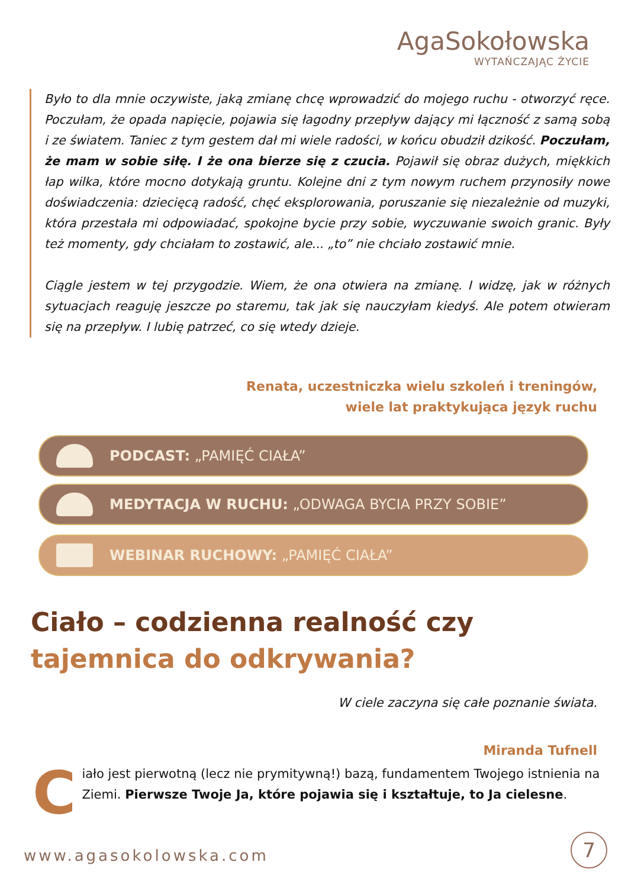AgaSokołowska
WYTAŃCZAJĄC ŻYCIE
Było to dla mnie oczywiste, jaką zmianę chcę wprowadzić do mojego ruchu - otworzyć ręce. Poczułam, że opada napięcie, pojawia się łagodny przepływ dający mi łączność z samą sobą i ze światem. Taniec z tym gestem dał mi wiele radości, w końcu obudził dzikość. Poczułam, że mam w sobie siłę. I że ona bierze się z czucia. Pojawił się obraz dużych, miękkich łap wilka, które mocno dotykają gruntu. Kolejne dni z tym nowym ruchem przynosiły nowe doświadczenia: dziecięcą radość, chęć eksplorowania, poruszanie się niezależnie od muzyki, która przestała mi odpowiadać, spokojne bycie przy sobie, wyczuwanie swoich granic. Były też momenty, gdy chciałam to zostawić, ale... „to” nie chciało zostawić mnie.
Ciągle jestem w tej przygodzie. Wiem, że ona otwiera na zmianę. I widzę, jak w różnych sytuacjach reaguję jeszcze po staremu, tak jak się nauczyłam kiedyś. Ale potem otwieram się na przepływ. I lubię patrzeć, co się wtedy dzieje.
Renata, uczestniczka wielu szkoleń i treningów,
wiele lat praktykująca język ruchu
PODCAST: „PAMIĘĆ CIAŁA”
MEDYTACJA W RUCHU: „ODWAGA BYCIA PRZY SOBIE”
WEBINAR RUCHOWY: „PAMIĘĆ CIAŁA”
Ciało – codzienna realność czy
tajemnica do odkrywania?
W ciele zaczyna się całe poznanie świata.
Miranda Tufnell
C
iało jest pierwotną (lecz nie prymitywną!) bazą, fundamentem Twojego istnienia na Ziemi. Pierwsze Twoje Ja, które pojawia się i kształtuje, to Ja cielesne.
www.agasokolowska.com 7